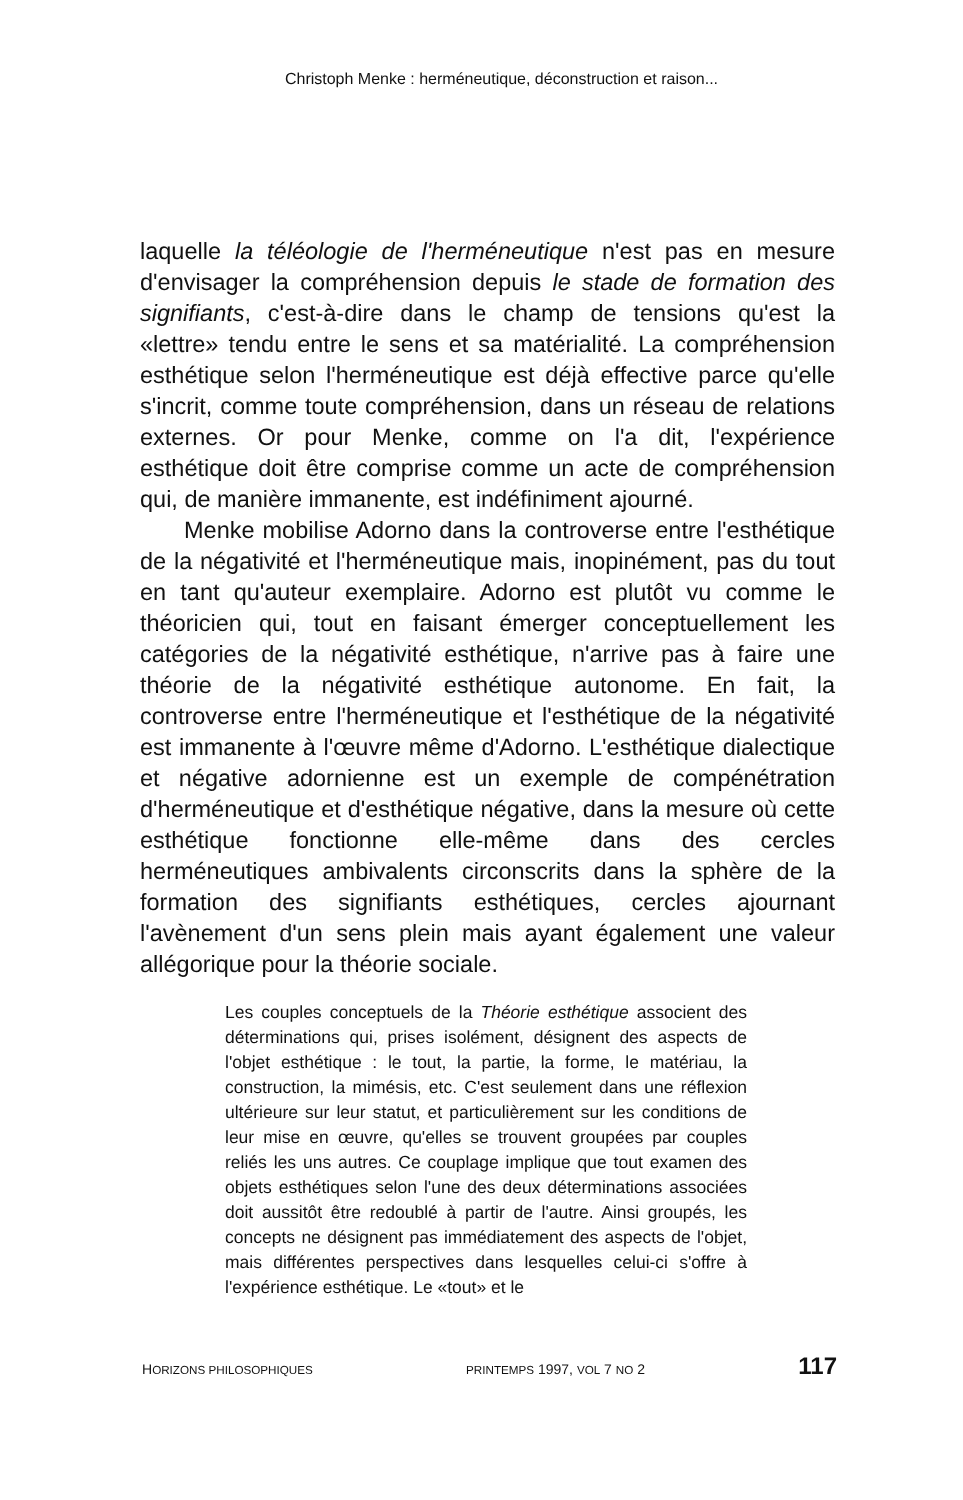Christoph Menke : herméneutique, déconstruction et raison...
laquelle la téléologie de l'herméneutique n'est pas en mesure d'envisager la compréhension depuis le stade de formation des signifiants, c'est-à-dire dans le champ de tensions qu'est la «lettre» tendu entre le sens et sa matérialité. La compréhension esthétique selon l'herméneutique est déjà effective parce qu'elle s'incrit, comme toute compréhension, dans un réseau de relations externes. Or pour Menke, comme on l'a dit, l'expérience esthétique doit être comprise comme un acte de compréhension qui, de manière immanente, est indéfiniment ajourné.
Menke mobilise Adorno dans la controverse entre l'esthétique de la négativité et l'herméneutique mais, inopinément, pas du tout en tant qu'auteur exemplaire. Adorno est plutôt vu comme le théoricien qui, tout en faisant émerger conceptuellement les catégories de la négativité esthétique, n'arrive pas à faire une théorie de la négativité esthétique autonome. En fait, la controverse entre l'herméneutique et l'esthétique de la négativité est immanente à l'œuvre même d'Adorno. L'esthétique dialectique et négative adornienne est un exemple de compénétration d'herméneutique et d'esthétique négative, dans la mesure où cette esthétique fonctionne elle-même dans des cercles herméneutiques ambivalents circonscrits dans la sphère de la formation des signifiants esthétiques, cercles ajournant l'avènement d'un sens plein mais ayant également une valeur allégorique pour la théorie sociale.
Les couples conceptuels de la Théorie esthétique associent des déterminations qui, prises isolément, désignent des aspects de l'objet esthétique : le tout, la partie, la forme, le matériau, la construction, la mimésis, etc. C'est seulement dans une réflexion ultérieure sur leur statut, et particulièrement sur les conditions de leur mise en œuvre, qu'elles se trouvent groupées par couples reliés les uns autres. Ce couplage implique que tout examen des objets esthétiques selon l'une des deux déterminations associées doit aussitôt être redoublé à partir de l'autre. Ainsi groupés, les concepts ne désignent pas immédiatement des aspects de l'objet, mais différentes perspectives dans lesquelles celui-ci s'offre à l'expérience esthétique. Le «tout» et le
HORIZONS PHILOSOPHIQUES PRINTEMPS 1997, VOL 7 NO 2 117